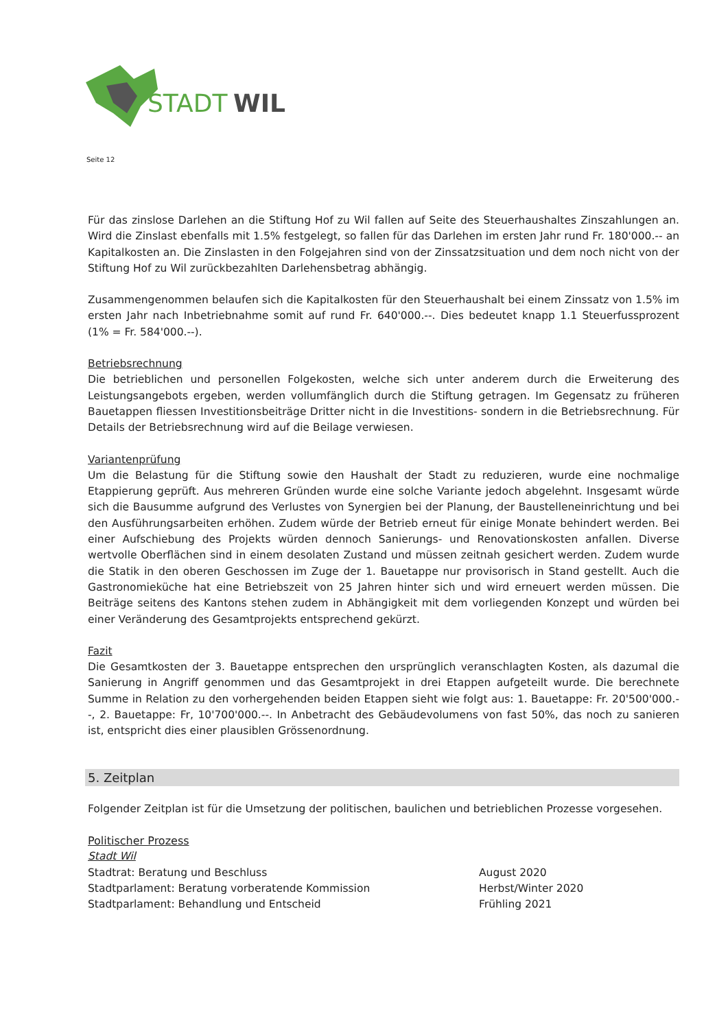STADT
WIL
Seite 12
Für das zinslose Darlehen an die Stiftung Hof zu Wil fallen auf Seite des Steuerhaushaltes Zinszahlungen an. Wird die Zinslast ebenfalls mit 1.5% festgelegt, so fallen für das Darlehen im ersten Jahr rund Fr. 180'000.-- an Kapitalkosten an. Die Zinslasten in den Folgejahren sind von der Zinssatzsituation und dem noch nicht von der Stiftung Hof zu Wil zurückbezahlten Darlehensbetrag abhängig.
Zusammengenommen belaufen sich die Kapitalkosten für den Steuerhaushalt bei einem Zinssatz von 1.5% im ersten Jahr nach Inbetriebnahme somit auf rund Fr. 640'000.--. Dies bedeutet knapp 1.1 Steuerfussprozent (1% = Fr. 584'000.--).
Betriebsrechnung
Die betrieblichen und personellen Folgekosten, welche sich unter anderem durch die Erweiterung des Leistungsangebots ergeben, werden vollumfänglich durch die Stiftung getragen. Im Gegensatz zu früheren Bauetappen fliessen Investitionsbeiträge Dritter nicht in die Investitions- sondern in die Betriebsrechnung. Für Details der Betriebsrechnung wird auf die Beilage verwiesen.
Variantenprüfung
Um die Belastung für die Stiftung sowie den Haushalt der Stadt zu reduzieren, wurde eine nochmalige Etappierung geprüft. Aus mehreren Gründen wurde eine solche Variante jedoch abgelehnt. Insgesamt würde sich die Bausumme aufgrund des Verlustes von Synergien bei der Planung, der Baustelleneinrichtung und bei den Ausführungsarbeiten erhöhen. Zudem würde der Betrieb erneut für einige Monate behindert werden. Bei einer Aufschiebung des Projekts würden dennoch Sanierungs- und Renovationskosten anfallen. Diverse wertvolle Oberflächen sind in einem desolaten Zustand und müssen zeitnah gesichert werden. Zudem wurde die Statik in den oberen Geschossen im Zuge der 1. Bauetappe nur provisorisch in Stand gestellt. Auch die Gastronomieküche hat eine Betriebszeit von 25 Jahren hinter sich und wird erneuert werden müssen. Die Beiträge seitens des Kantons stehen zudem in Abhängigkeit mit dem vorliegenden Konzept und würden bei einer Veränderung des Gesamtprojekts entsprechend gekürzt.
Fazit
Die Gesamtkosten der 3. Bauetappe entsprechen den ursprünglich veranschlagten Kosten, als dazumal die Sanierung in Angriff genommen und das Gesamtprojekt in drei Etappen aufgeteilt wurde. Die berechnete Summe in Relation zu den vorhergehenden beiden Etappen sieht wie folgt aus: 1. Bauetappe: Fr. 20'500'000.--, 2. Bauetappe: Fr, 10'700'000.--. In Anbetracht des Gebäudevolumens von fast 50%, das noch zu sanieren ist, entspricht dies einer plausiblen Grössenordnung.
5. Zeitplan
Folgender Zeitplan ist für die Umsetzung der politischen, baulichen und betrieblichen Prozesse vorgesehen.
Politischer Prozess
Stadt Wil
Stadtrat: Beratung und Beschluss August 2020
Stadtparlament: Beratung vorberatende Kommission Herbst/Winter 2020
Stadtparlament: Behandlung und Entscheid Frühling 2021